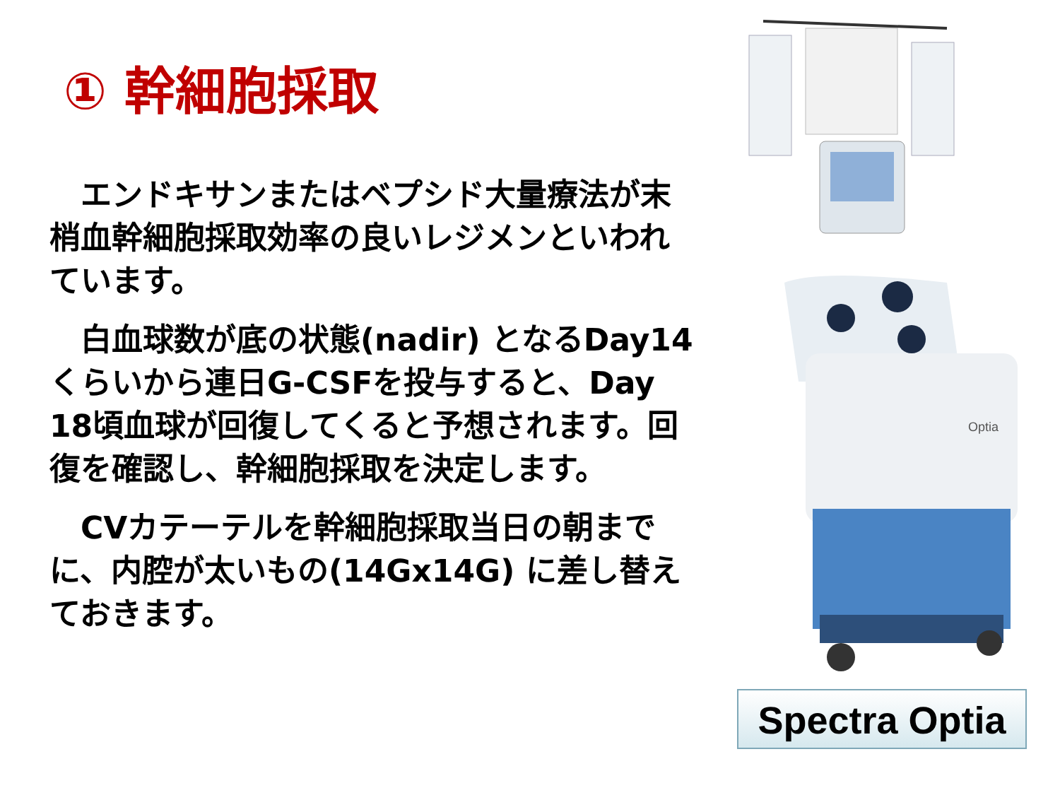① 幹細胞採取
　エンドキサンまたはベプシド大量療法が末梢血幹細胞採取効率の良いレジメンといわれています。
　白血球数が底の状態(nadir) となるDay14くらいから連日G-CSFを投与すると、Day 18頃血球が回復してくると予想されます。回復を確認し、幹細胞採取を決定します。
　CVカテーテルを幹細胞採取当日の朝までに、内腔が太いもの(14Gx14G) に差し替えておきます。
Optia
Spectra Optia